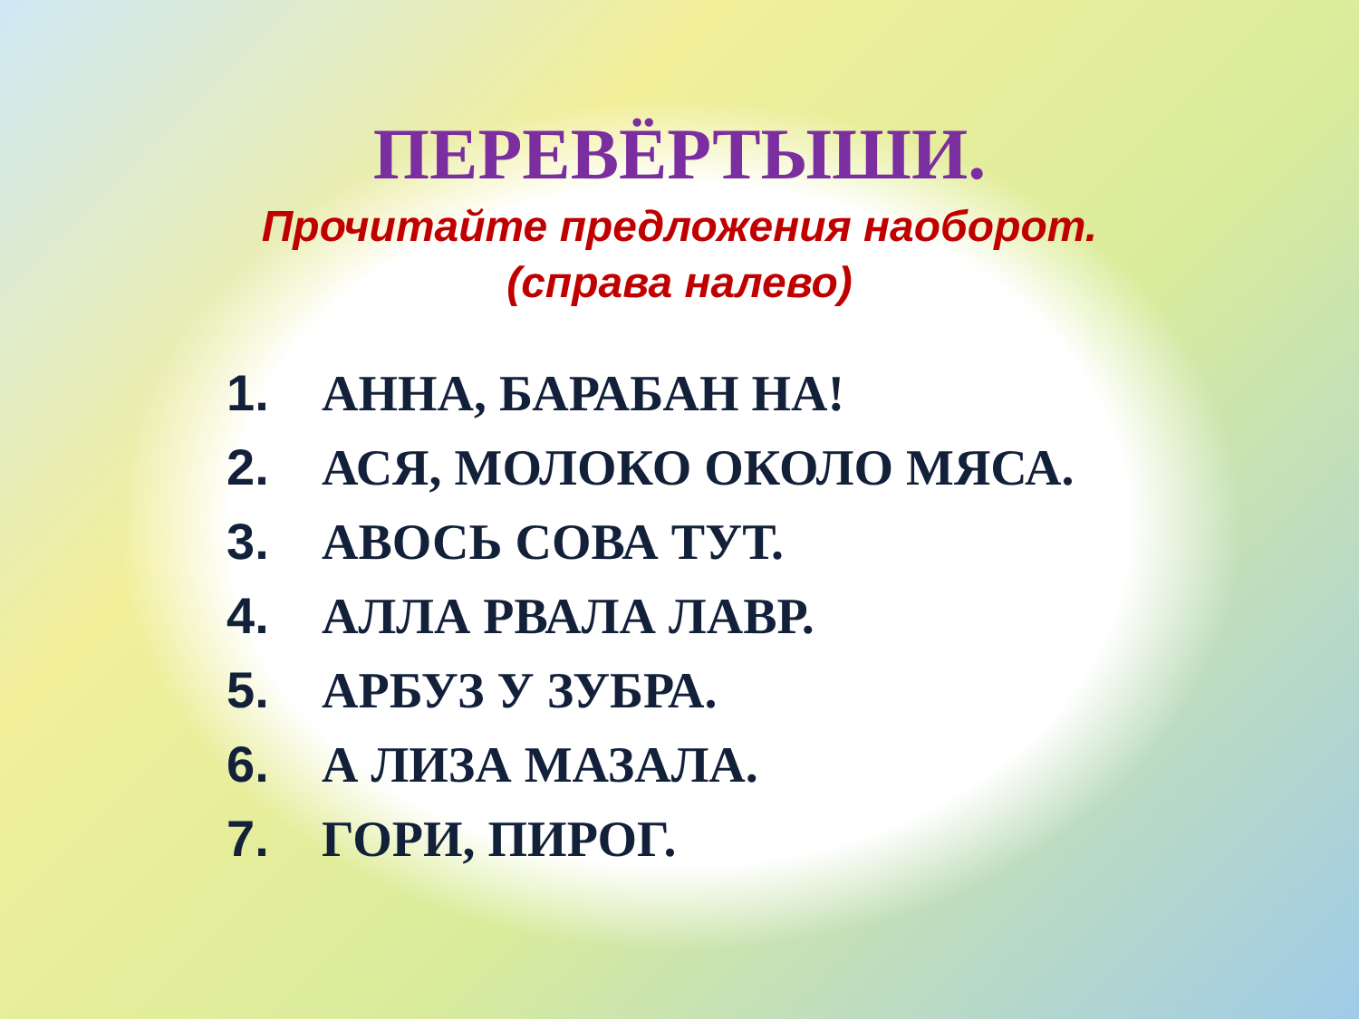ПЕРЕВЁРТЫШИ.
Прочитайте предложения наоборот.
(справа налево)
1. АННА, БАРАБАН НА!
2. АСЯ, МОЛОКО ОКОЛО МЯСА.
3. АВОСЬ СОВА ТУТ.
4. АЛЛА РВАЛА ЛАВР.
5. АРБУЗ У ЗУБРА.
6. А ЛИЗА МАЗАЛА.
7. ГОРИ, ПИРОГ.